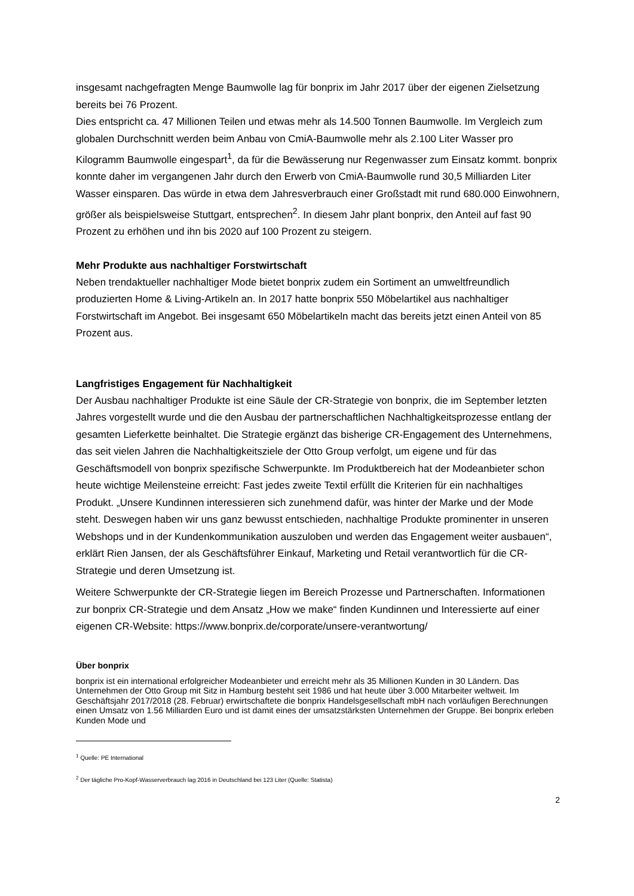insgesamt nachgefragten Menge Baumwolle lag für bonprix im Jahr 2017 über der eigenen Zielsetzung bereits bei 76 Prozent.
Dies entspricht ca. 47 Millionen Teilen und etwas mehr als 14.500 Tonnen Baumwolle. Im Vergleich zum globalen Durchschnitt werden beim Anbau von CmiA-Baumwolle mehr als 2.100 Liter Wasser pro Kilogramm Baumwolle eingespart<sup>1</sup>, da für die Bewässerung nur Regenwasser zum Einsatz kommt. bonprix konnte daher im vergangenen Jahr durch den Erwerb von CmiA-Baumwolle rund 30,5 Milliarden Liter Wasser einsparen. Das würde in etwa dem Jahresverbrauch einer Großstadt mit rund 680.000 Einwohnern, größer als beispielsweise Stuttgart, entsprechen<sup>2</sup>. In diesem Jahr plant bonprix, den Anteil auf fast 90 Prozent zu erhöhen und ihn bis 2020 auf 100 Prozent zu steigern.
Mehr Produkte aus nachhaltiger Forstwirtschaft
Neben trendaktueller nachhaltiger Mode bietet bonprix zudem ein Sortiment an umweltfreundlich produzierten Home & Living-Artikeln an. In 2017 hatte bonprix 550 Möbelartikel aus nachhaltiger Forstwirtschaft im Angebot. Bei insgesamt 650 Möbelartikeln macht das bereits jetzt einen Anteil von 85 Prozent aus.
Langfristiges Engagement für Nachhaltigkeit
Der Ausbau nachhaltiger Produkte ist eine Säule der CR-Strategie von bonprix, die im September letzten Jahres vorgestellt wurde und die den Ausbau der partnerschaftlichen Nachhaltigkeitsprozesse entlang der gesamten Lieferkette beinhaltet. Die Strategie ergänzt das bisherige CR-Engagement des Unternehmens, das seit vielen Jahren die Nachhaltigkeitsziele der Otto Group verfolgt, um eigene und für das Geschäftsmodell von bonprix spezifische Schwerpunkte. Im Produktbereich hat der Modeanbieter schon heute wichtige Meilensteine erreicht: Fast jedes zweite Textil erfüllt die Kriterien für ein nachhaltiges Produkt. „Unsere Kundinnen interessieren sich zunehmend dafür, was hinter der Marke und der Mode steht. Deswegen haben wir uns ganz bewusst entschieden, nachhaltige Produkte prominenter in unseren Webshops und in der Kundenkommunikation auszuloben und werden das Engagement weiter ausbauen“, erklärt Rien Jansen, der als Geschäftsführer Einkauf, Marketing und Retail verantwortlich für die CR-Strategie und deren Umsetzung ist.
Weitere Schwerpunkte der CR-Strategie liegen im Bereich Prozesse und Partnerschaften. Informationen zur bonprix CR-Strategie und dem Ansatz „How we make“ finden Kundinnen und Interessierte auf einer eigenen CR-Website: https://www.bonprix.de/corporate/unsere-verantwortung/
Über bonprix
bonprix ist ein international erfolgreicher Modeanbieter und erreicht mehr als 35 Millionen Kunden in 30 Ländern. Das Unternehmen der Otto Group mit Sitz in Hamburg besteht seit 1986 und hat heute über 3.000 Mitarbeiter weltweit. Im Geschäftsjahr 2017/2018 (28. Februar) erwirtschaftete die bonprix Handelsgesellschaft mbH nach vorläufigen Berechnungen einen Umsatz von 1.56 Milliarden Euro und ist damit eines der umsatzstärksten Unternehmen der Gruppe. Bei bonprix erleben Kunden Mode und
<sup>1</sup> Quelle: PE International
<sup>2</sup> Der tägliche Pro-Kopf-Wasserverbrauch lag 2016 in Deutschland bei 123 Liter (Quelle: Statista)
2